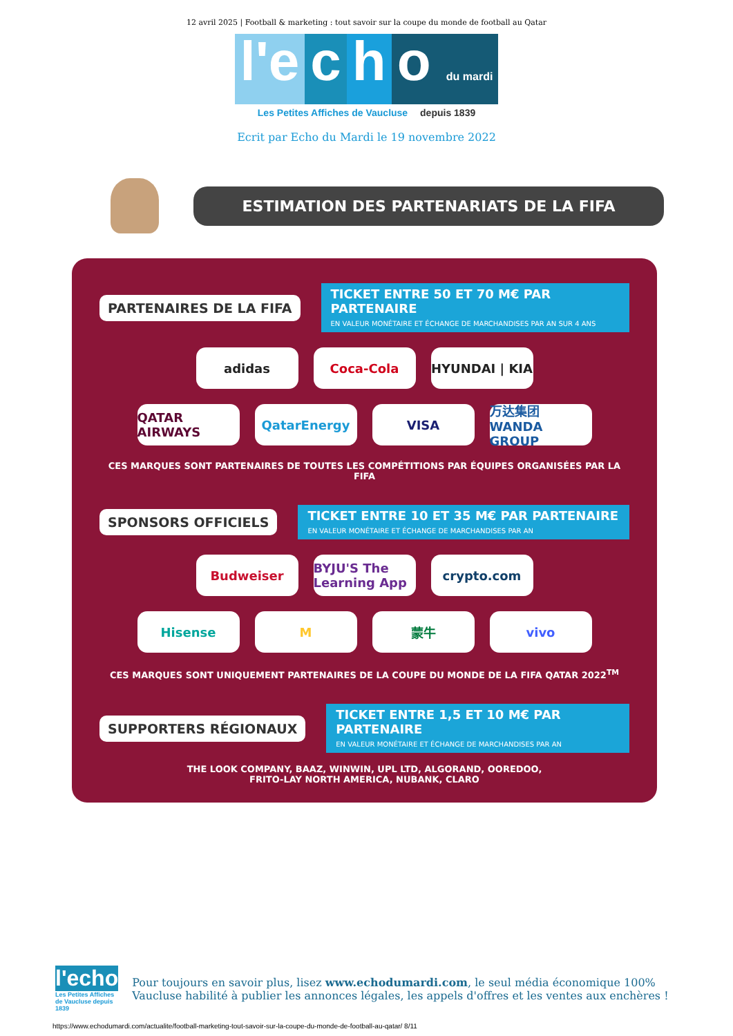12 avril 2025 | Football & marketing : tout savoir sur la coupe du monde de football au Qatar
l'e c h o du mardi
Les Petites Affiches de Vaucluse depuis 1839
Ecrit par Echo du Mardi le 19 novembre 2022
ESTIMATION DES PARTENARIATS DE LA FIFA
PARTENAIRES DE LA FIFA
TICKET ENTRE 50 ET 70 M€ PAR PARTENAIRE
EN VALEUR MONÉTAIRE ET ÉCHANGE DE MARCHANDISES PAR AN SUR 4 ANS
adidas Coca-Cola HYUNDAI | KIA
QATAR AIRWAYS QatarEnergy VISA 万达集团 WANDA GROUP
CES MARQUES SONT PARTENAIRES DE TOUTES LES COMPÉTITIONS PAR ÉQUIPES ORGANISÉES PAR LA FIFA
SPONSORS OFFICIELS
TICKET ENTRE 10 ET 35 M€ PAR PARTENAIRE
EN VALEUR MONÉTAIRE ET ÉCHANGE DE MARCHANDISES PAR AN
Budweiser BYJU'S The Learning App
crypto.com
Hisense M 蒙牛 vivo
CES MARQUES SONT UNIQUEMENT PARTENAIRES DE LA COUPE DU MONDE DE LA FIFA QATAR 2022<sup>TM</sup>
SUPPORTERS RÉGIONAUX
TICKET ENTRE 1,5 ET 10 M€ PAR PARTENAIRE
EN VALEUR MONÉTAIRE ET ÉCHANGE DE MARCHANDISES PAR AN
THE LOOK COMPANY, BAAZ, WINWIN, UPL LTD, ALGORAND, OOREDOO,
FRITO-LAY NORTH AMERICA, NUBANK, CLARO
l'echo
Les Petites Affiches de Vaucluse depuis 1839
Pour toujours en savoir plus, lisez www.echodumardi.com, le seul média économique 100% Vaucluse habilité à publier les annonces légales, les appels d'offres et les ventes aux enchères !
https://www.echodumardi.com/actualite/football-marketing-tout-savoir-sur-la-coupe-du-monde-de-football-au-qatar/ 8/11